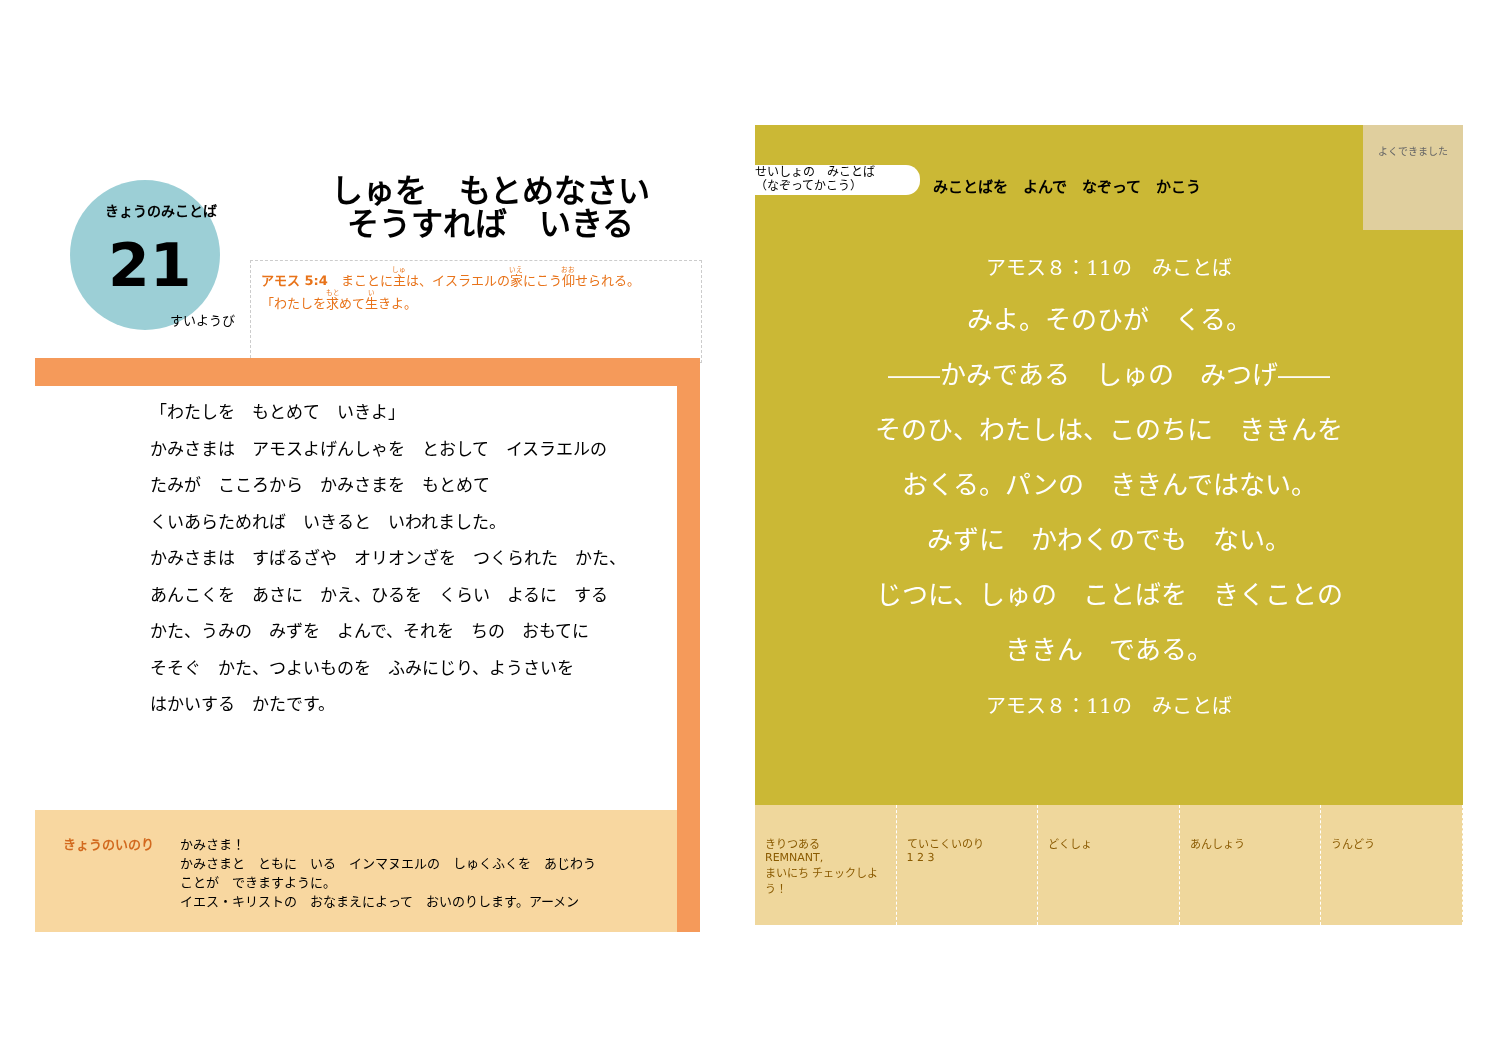きょうのみことば
21
すいようび
しゅを　もとめなさい
そうすれば　いきる
アモス 5:4　まことに主は、イスラエルの家にこう仰せられる。
「わたしを求めて生きよ。
「わたしを　もとめて　いきよ」
かみさまは　アモスよげんしゃを　とおして　イスラエルの
たみが　こころから　かみさまを　もとめて
くいあらためれば　いきると　いわれました。
かみさまは　すばるざや　オリオンざを　つくられた　かた、
あんこくを　あさに　かえ、ひるを　くらい　よるに　する
かた、うみの　みずを　よんで、それを　ちの　おもてに
そそぐ　かた、つよいものを　ふみにじり、ようさいを
はかいする　かたです。
きょうのいのり
かみさま！
かみさまと　ともに　いる　インマヌエルの　しゅくふくを　あじわう
ことが　できますように。
イエス・キリストの　おなまえによって　おいのりします。アーメン
せいしょの　みことば
（なぞってかこう）
みことばを　よんで　なぞって　かこう
よくできました
アモス８：11の　みことば
みよ。そのひが　くる。
――かみである　しゅの　みつげ――
そのひ、わたしは、このちに　ききんを
おくる。パンの　ききんではない。
みずに　かわくのでも　ない。
じつに、しゅの　ことばを　きくことの
ききん　である。
アモス８：11の　みことば
きりつある
REMNANT,
まいにち チェックしよう！
ていこくいのり
1 2 3
どくしょ あんしょう うんどう